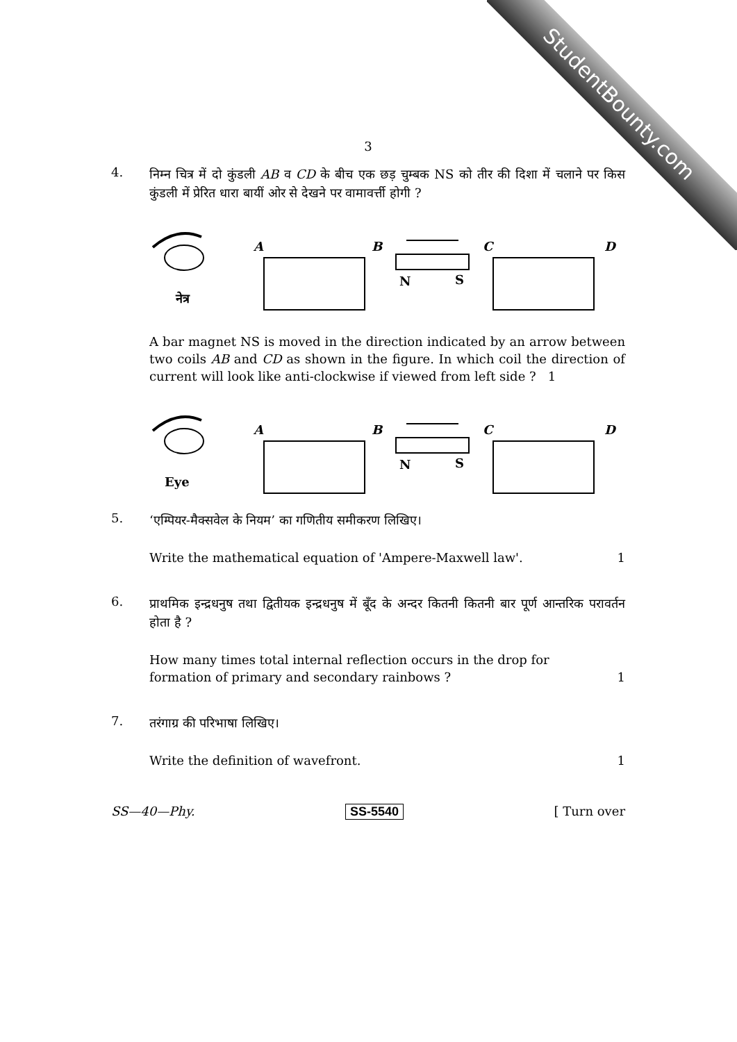StudentBounty.com
3
4.
निम्न चित्र में दो कुंडली AB व CD के बीच एक छड़ चुम्बक NS को तीर की दिशा में चलाने पर किस कुंडली में प्रेरित धारा बायीं ओर से देखने पर वामावर्त्ती होगी ?
नेत्र
A
B
N
S
C
D
A bar magnet NS is moved in the direction indicated by an arrow between two coils AB and CD as shown in the figure. In which coil the direction of current will look like anti-clockwise if viewed from left side ? 1
Eye
A
B
N
S
C
D
5.
‘एम्पियर-मैक्सवेल के नियम’ का गणितीय समीकरण लिखिए।
Write the mathematical equation of 'Ampere-Maxwell law'. 1
6.
प्राथमिक इन्द्रधनुष तथा द्वितीयक इन्द्रधनुष में बूँद के अन्दर कितनी कितनी बार पूर्ण आन्तरिक परावर्तन होता है ?
How many times total internal reflection occurs in the drop for
formation of primary and secondary rainbows ? 1
7.
तरंगाग्र की परिभाषा लिखिए।
Write the definition of wavefront. 1
SS—40—Phy. SS-5540 [ Turn over